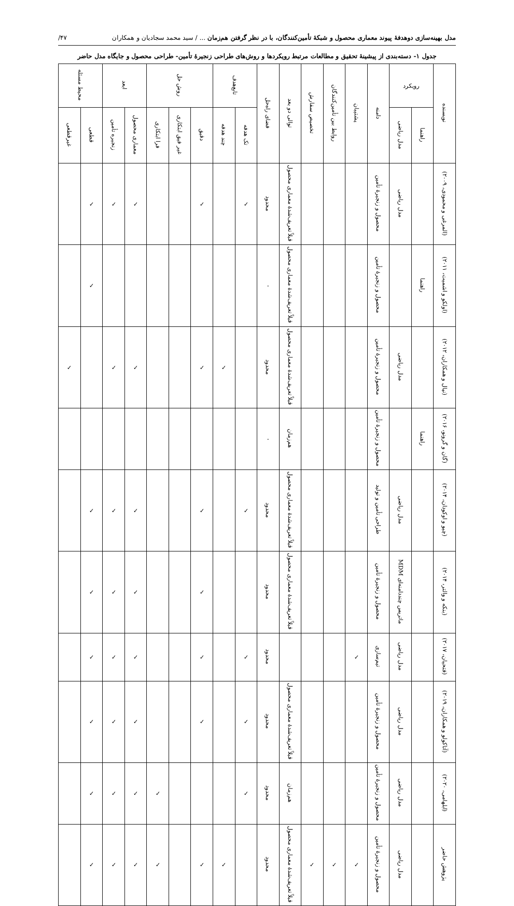مدل بهینه‌سازی دوهدفهٔ پیوند معماری محصول و شبکهٔ تأمین‌کنندگان، با در نظر گرفتن هم‌زمان ... / سید محمد سجادیان و همکاران ۴۷/
جدول ۱- دسته‌بندی از پیشینهٔ تحقیق و مطالعات مرتبط رویکردها و روش‌های طراحی زنجیرهٔ تأمین- طراحی محصول و جایگاه مدل حاضر
| نویسنده | رویکرد | | دامنه | پشتیبان | روابط بین تأمین‌کنندگان | تخصیص سفارش | توالی دو بعد | فضای راه‌حل | تابع‌هدف | | روش حل | | | ابعد | | محیط مسئله | |
| --- | --- | --- | --- | --- | --- | --- | --- | --- | --- | --- | --- | --- | --- | --- | --- | --- | --- |
| | راهنما | مدل ریاضی | | | | | | | تک هدفه | چند هدفه | دقیق | غیر فیق ابتکاری | فرا ابتکاری | معماری محصول | زنجیره تأمین | قطعی | غیرقطعی |
| (المرغی و محمودی، ۲۰۰۹) | | مدل ریاضی | محصول و زنجیرهٔ تأمین | | | | قبلاً تعریف‌شدهٔ معماری محصول | محدود | ✓ | | ✓ | | | ✓ | ✓ | ✓ | |
| (اولکو و اشمیت، ۲۰۱۱) | راهنما | | محصول و زنجیرهٔ تأمین | | | | قبلاً تعریف‌شدهٔ معماری محصول | - | | | | | | | | ✓ | |
| (نپال و همکاران، ۲۰۱۲) | | مدل ریاضی | محصول و زنجیرهٔ تأمین | | | | قبلاً تعریف‌شدهٔ معماری محصول | محدود | | ✓ | ✓ | | | ✓ | ✓ | | ✓ |
| (گان و گرونو، ۲۰۱۶) | راهنما | | محصول و زنجیرهٔ تأمین | | | | هم‌زمان | - | | | | | | | | | |
| (چیو و اوکودان، ۲۰۱۴) | | مدل ریاضی | طراحی تأمین و تولید | | | | قبلاً تعریف‌شدهٔ معماری محصول | محدود | ✓ | | ✓ | | | ✓ | ✓ | ✓ | |
| (بنکه و والتر، ۲۰۱۴) | | ماتریس چنددامنه‌ای MDM | محصول و زنجیرهٔ تأمین | | | | قبلاً تعریف‌شدهٔ معماری محصول | محدود | | | ✓ | | | ✓ | ✓ | ✓ | |
| (فتحیان، ۲۰۱۷) | | مدل ریاضی | تیم‌سازی | ✓ | | | | محدود | ✓ | | ✓ | | | ✓ | ✓ | ✓ | |
| (آتاکولو و همکاران، ۲۰۱۹) | | مدل ریاضی | محصول و زنجیرهٔ تأمین | | | | قبلاً تعریف‌شدهٔ معماری محصول | محدود | ✓ | | ✓ | | | ✓ | ✓ | ✓ | |
| (ابلهامی، ۲۰۲۰) | | مدل ریاضی | محصول و زنجیرهٔ تأمین | | | | هم‌زمان | محدود | ✓ | | | | ✓ | ✓ | ✓ | ✓ | |
| پژوهش حاضر | | مدل ریاضی | محصول و زنجیرهٔ تأمین | ✓ | ✓ | ✓ | قبلاً تعریف‌شدهٔ معماری محصول | محدود | | ✓ | ✓ | | ✓ | ✓ | ✓ | ✓ | |